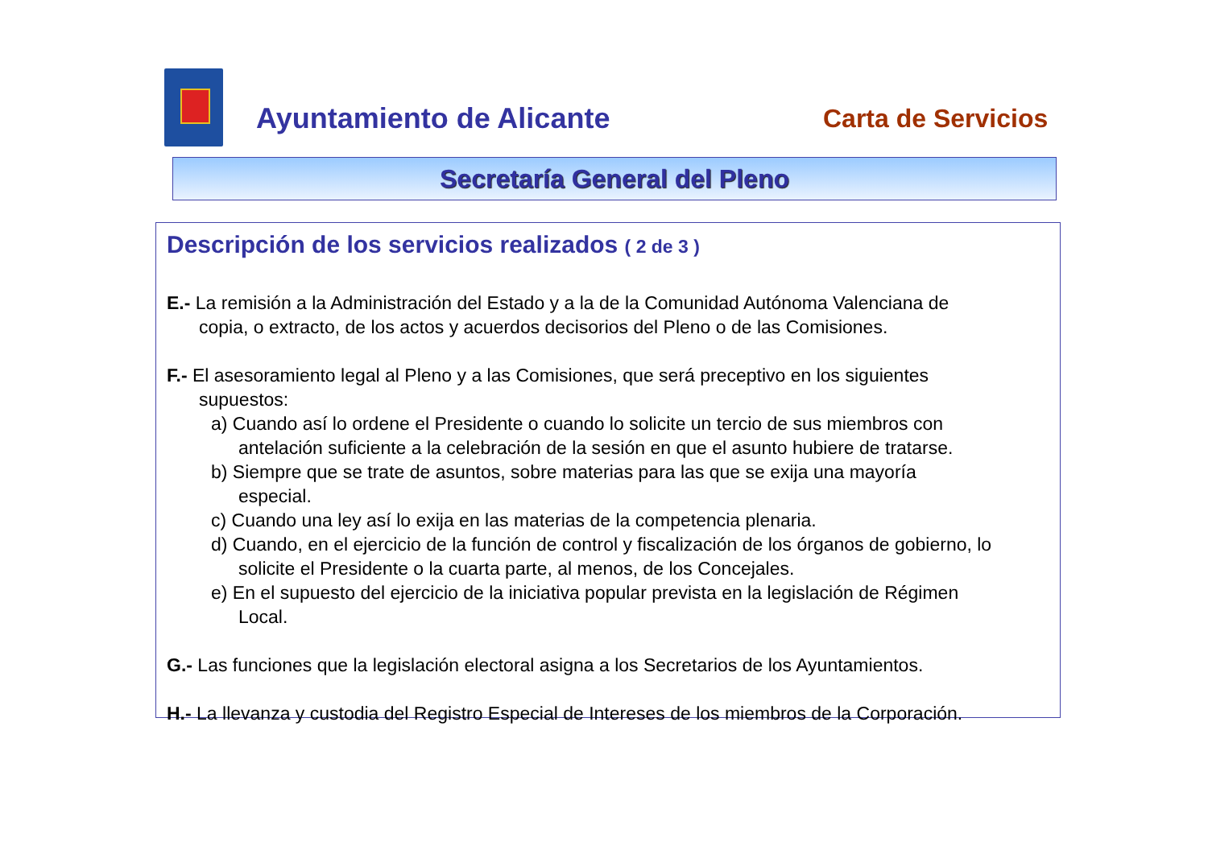Ayuntamiento de Alicante Carta de Servicios
Secretaría General del Pleno
Descripción de los servicios realizados ( 2 de 3 )
E.- La remisión a la Administración del Estado y a la de la Comunidad Autónoma Valenciana de
copia, o extracto, de los actos y acuerdos decisorios del Pleno o de las Comisiones.
F.- El asesoramiento legal al Pleno y a las Comisiones, que será preceptivo en los siguientes
supuestos:
a) Cuando así lo ordene el Presidente o cuando lo solicite un tercio de sus miembros con
antelación suficiente a la celebración de la sesión en que el asunto hubiere de tratarse.
b) Siempre que se trate de asuntos, sobre materias para las que se exija una mayoría
especial.
c) Cuando una ley así lo exija en las materias de la competencia plenaria.
d) Cuando, en el ejercicio de la función de control y fiscalización de los órganos de gobierno, lo
solicite el Presidente o la cuarta parte, al menos, de los Concejales.
e) En el supuesto del ejercicio de la iniciativa popular prevista en la legislación de Régimen
Local.
G.- Las funciones que la legislación electoral asigna a los Secretarios de los Ayuntamientos.
H.- La llevanza y custodia del Registro Especial de Intereses de los miembros de la Corporación.